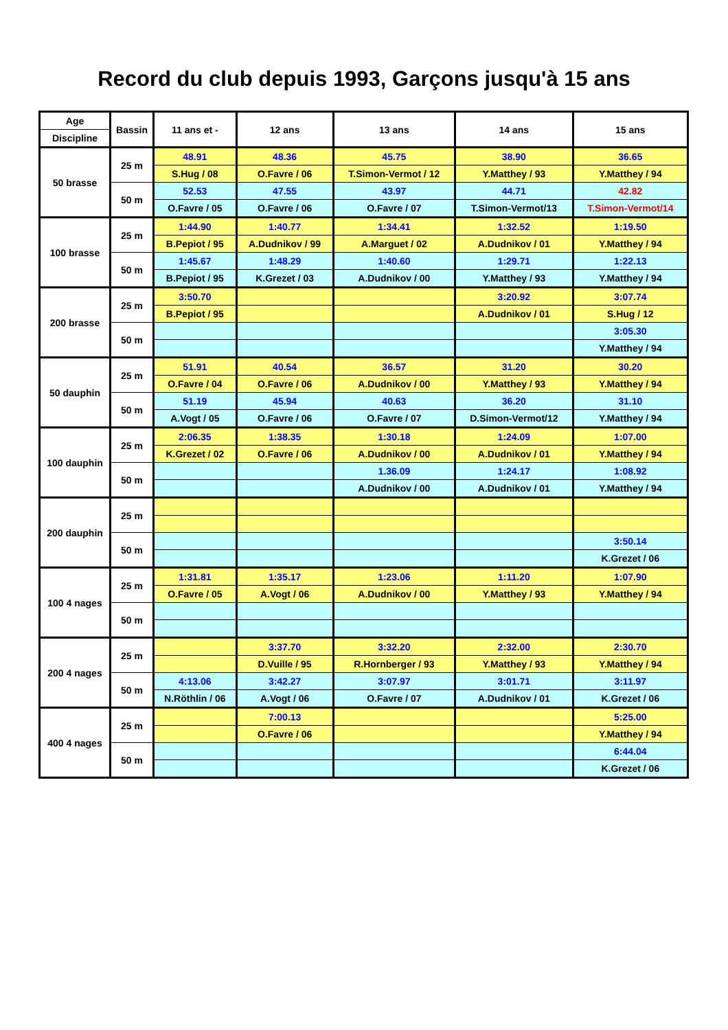Record du club depuis 1993, Garçons jusqu'à 15 ans
| Age | Bassin | 11 ans et - | 12 ans | 13 ans | 14 ans | 15 ans |
| --- | --- | --- | --- | --- | --- | --- |
| Discipline | | | | | | |
| 50 brasse | 25 m | 48.91 | 48.36 | 45.75 | 38.90 | 36.65 |
| | | S.Hug / 08 | O.Favre / 06 | T.Simon-Vermot / 12 | Y.Matthey / 93 | Y.Matthey / 94 |
| | 50 m | 52.53 | 47.55 | 43.97 | 44.71 | 42.82 |
| | | O.Favre / 05 | O.Favre / 06 | O.Favre / 07 | T.Simon-Vermot/13 | T.Simon-Vermot/14 |
| 100 brasse | 25 m | 1:44.90 | 1:40.77 | 1:34.41 | 1:32.52 | 1:19.50 |
| | | B.Pepiot / 95 | A.Dudnikov / 99 | A.Marguet / 02 | A.Dudnikov / 01 | Y.Matthey / 94 |
| | 50 m | 1:45.67 | 1:48.29 | 1:40.60 | 1:29.71 | 1:22.13 |
| | | B.Pepiot / 95 | K.Grezet / 03 | A.Dudnikov / 00 | Y.Matthey / 93 | Y.Matthey / 94 |
| 200 brasse | 25 m | 3:50.70 | | | 3:20.92 | 3:07.74 |
| | | B.Pepiot / 95 | | | A.Dudnikov / 01 | S.Hug / 12 |
| | 50 m | | | | | 3:05.30 |
| | | | | | | Y.Matthey / 94 |
| 50 dauphin | 25 m | 51.91 | 40.54 | 36.57 | 31.20 | 30.20 |
| | | O.Favre / 04 | O.Favre / 06 | A.Dudnikov / 00 | Y.Matthey / 93 | Y.Matthey / 94 |
| | 50 m | 51.19 | 45.94 | 40.63 | 36.20 | 31.10 |
| | | A.Vogt / 05 | O.Favre / 06 | O.Favre / 07 | D.Simon-Vermot/12 | Y.Matthey / 94 |
| 100 dauphin | 25 m | 2:06.35 | 1:38.35 | 1:30.18 | 1:24.09 | 1:07.00 |
| | | K.Grezet / 02 | O.Favre / 06 | A.Dudnikov / 00 | A.Dudnikov / 01 | Y.Matthey / 94 |
| | 50 m | | | 1.36.09 | 1:24.17 | 1:08.92 |
| | | | | A.Dudnikov / 00 | A.Dudnikov / 01 | Y.Matthey / 94 |
| 200 dauphin | 25 m | | | | | |
| | 50 m | | | | | 3:50.14 |
| | | | | | | K.Grezet / 06 |
| 100 4 nages | 25 m | 1:31.81 | 1:35.17 | 1:23.06 | 1:11.20 | 1:07.90 |
| | | O.Favre / 05 | A.Vogt / 06 | A.Dudnikov / 00 | Y.Matthey / 93 | Y.Matthey / 94 |
| | 50 m | | | | | |
| 200 4 nages | 25 m | | 3:37.70 | 3:32.20 | 2:32.00 | 2:30.70 |
| | | | D.Vuille / 95 | R.Hornberger / 93 | Y.Matthey / 93 | Y.Matthey / 94 |
| | 50 m | 4:13.06 | 3:42.27 | 3:07.97 | 3:01.71 | 3:11.97 |
| | | N.Röthlin / 06 | A.Vogt / 06 | O.Favre / 07 | A.Dudnikov / 01 | K.Grezet / 06 |
| 400 4 nages | 25 m | | 7:00.13 | | | 5:25.00 |
| | | | O.Favre / 06 | | | Y.Matthey / 94 |
| | 50 m | | | | | 6:44.04 |
| | | | | | | K.Grezet / 06 |